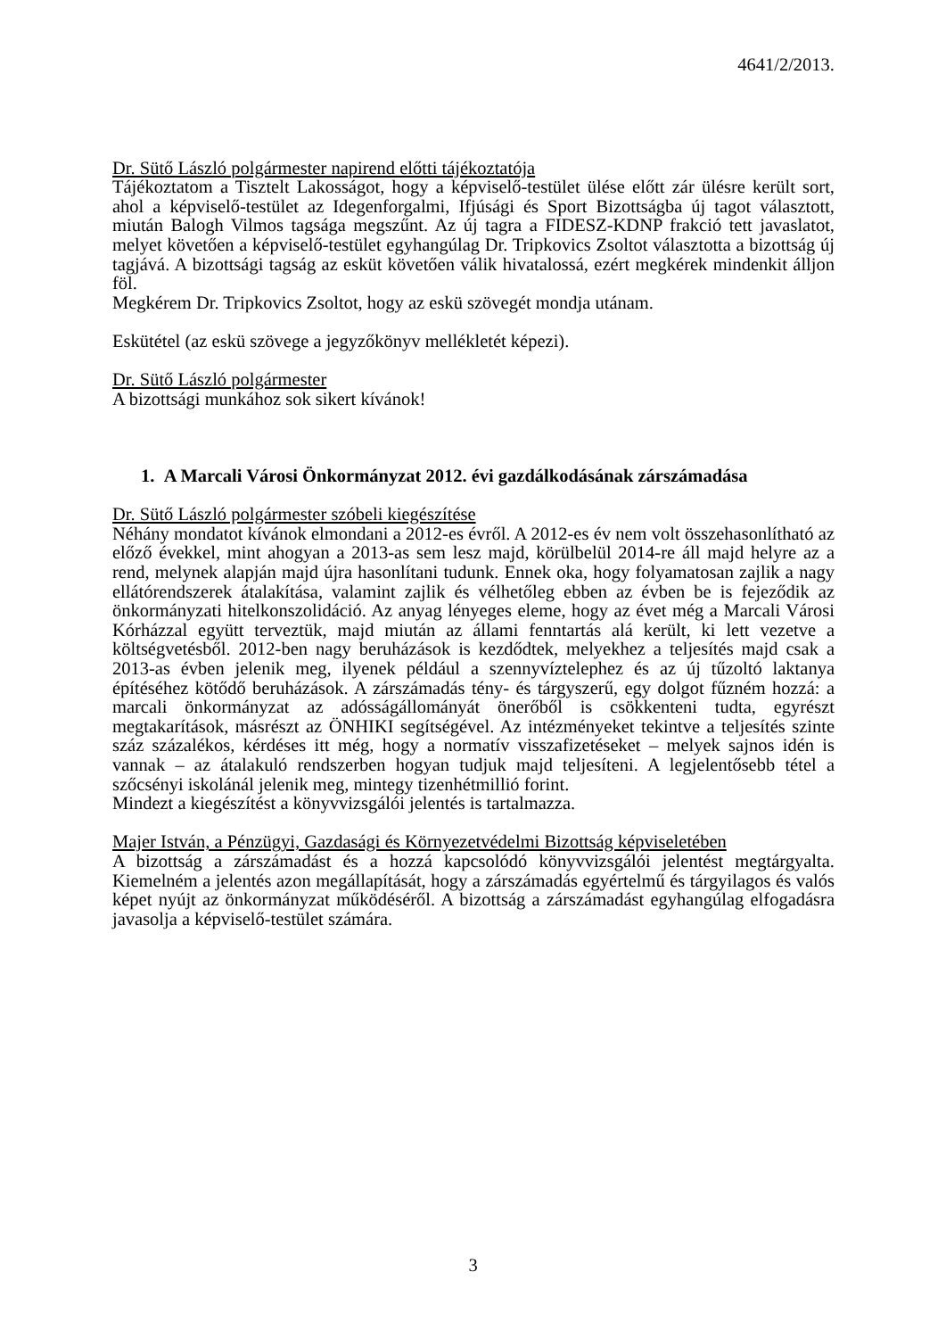4641/2/2013.
Dr. Sütő László polgármester napirend előtti tájékoztatója
Tájékoztatom a Tisztelt Lakosságot, hogy a képviselő-testület ülése előtt zár ülésre került sort, ahol a képviselő-testület az Idegenforgalmi, Ifjúsági és Sport Bizottságba új tagot választott, miután Balogh Vilmos tagsága megszűnt. Az új tagra a FIDESZ-KDNP frakció tett javaslatot, melyet követően a képviselő-testület egyhangúlag Dr. Tripkovics Zsoltot választotta a bizottság új tagjává. A bizottsági tagság az esküt követően válik hivatalossá, ezért megkérek mindenkit álljon föl.
Megkérem Dr. Tripkovics Zsoltot, hogy az eskü szövegét mondja utánam.
Eskütétel (az eskü szövege a jegyzőkönyv mellékletét képezi).
Dr. Sütő László polgármester
A bizottsági munkához sok sikert kívánok!
1. A Marcali Városi Önkormányzat 2012. évi gazdálkodásának zárszámadása
Dr. Sütő László polgármester szóbeli kiegészítése
Néhány mondatot kívánok elmondani a 2012-es évről. A 2012-es év nem volt összehasonlítható az előző évekkel, mint ahogyan a 2013-as sem lesz majd, körülbelül 2014-re áll majd helyre az a rend, melynek alapján majd újra hasonlítani tudunk. Ennek oka, hogy folyamatosan zajlik a nagy ellátórendszerek átalakítása, valamint zajlik és vélhetőleg ebben az évben be is fejeződik az önkormányzati hitelkonszolidáció. Az anyag lényeges eleme, hogy az évet még a Marcali Városi Kórházzal együtt terveztük, majd miután az állami fenntartás alá került, ki lett vezetve a költségvetésből. 2012-ben nagy beruházások is kezdődtek, melyekhez a teljesítés majd csak a 2013-as évben jelenik meg, ilyenek például a szennyvíztelephez és az új tűzoltó laktanya építéséhez kötődő beruházások. A zárszámadás tény- és tárgyszerű, egy dolgot fűzném hozzá: a marcali önkormányzat az adósságállományát önerőből is csökkenteni tudta, egyrészt megtakarítások, másrészt az ÖNHIKI segítségével. Az intézményeket tekintve a teljesítés szinte száz százalékos, kérdéses itt még, hogy a normatív visszafizetéseket – melyek sajnos idén is vannak – az átalakuló rendszerben hogyan tudjuk majd teljesíteni. A legjelentősebb tétel a szőcsényi iskolánál jelenik meg, mintegy tizenhétmillió forint.
Mindezt a kiegészítést a könyvvizsgálói jelentés is tartalmazza.
Majer István, a Pénzügyi, Gazdasági és Környezetvédelmi Bizottság képviseletében
A bizottság a zárszámadást és a hozzá kapcsolódó könyvvizsgálói jelentést megtárgyalta. Kiemelném a jelentés azon megállapítását, hogy a zárszámadás egyértelmű és tárgyilagos és valós képet nyújt az önkormányzat működéséről. A bizottság a zárszámadást egyhangúlag elfogadásra javasolja a képviselő-testület számára.
3